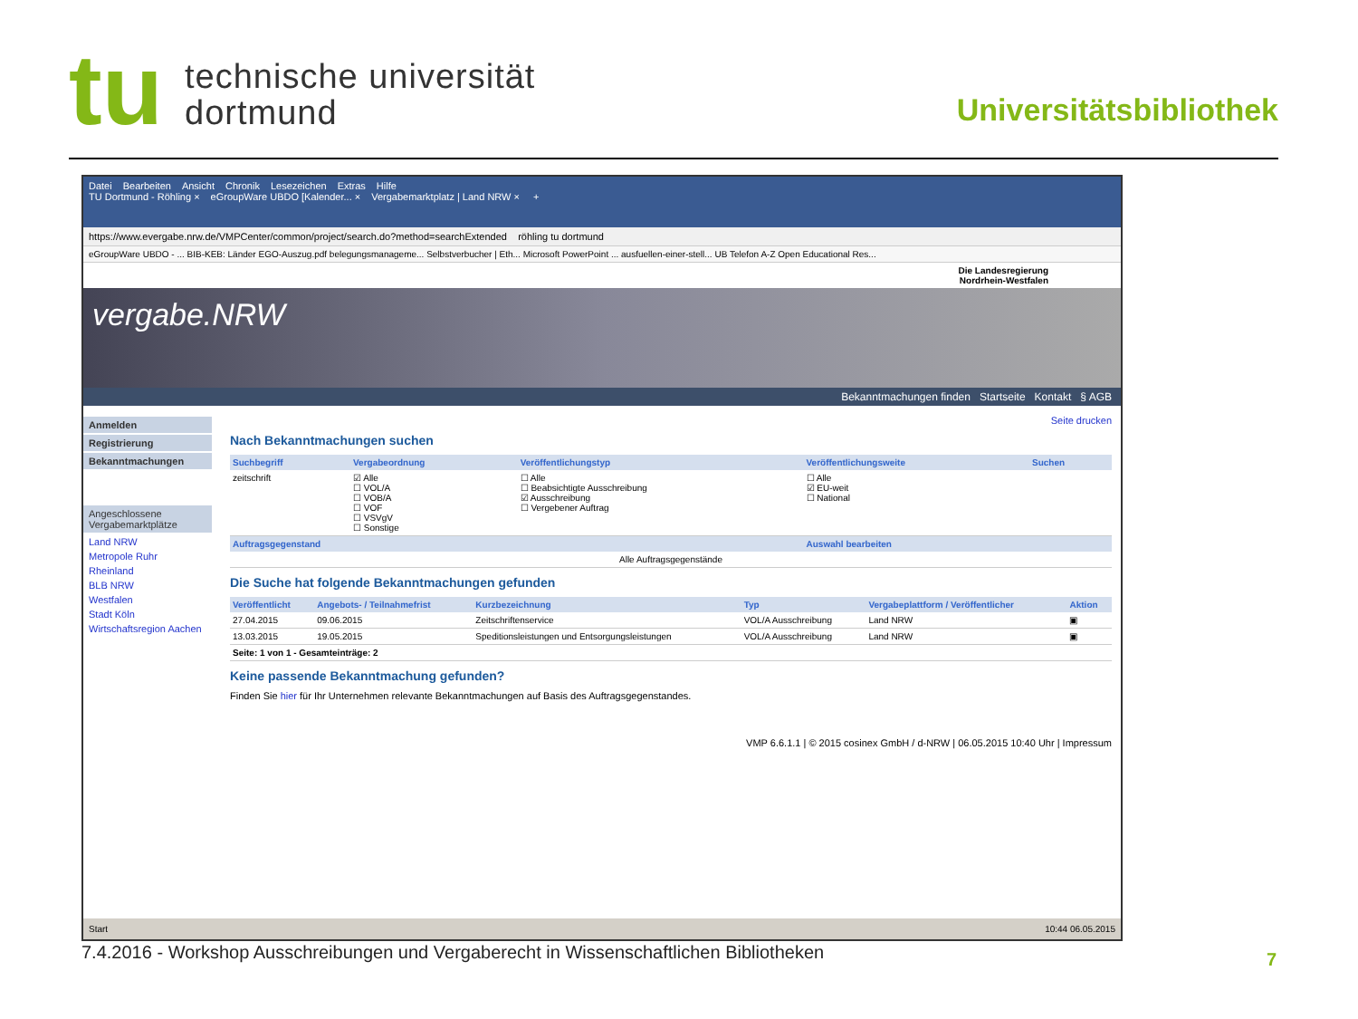tu
technische universität
dortmund
Universitätsbibliothek
Datei Bearbeiten Ansicht Chronik Lesezeichen Extras Hilfe
TU Dortmund - Röhling × eGroupWare UBDO [Kalender... × Vergabemarktplatz | Land NRW × +
https://www.evergabe.nrw.de/VMPCenter/common/project/search.do?method=searchExtended röhling tu dortmund
eGroupWare UBDO - ... BIB-KEB: Länder EGO-Auszug.pdf belegungsmanageme... Selbstverbucher | Eth... Microsoft PowerPoint ... ausfuellen-einer-stell... UB Telefon A-Z Open Educational Res...
Die Landesregierung
Nordrhein-Westfalen
vergabe.NRW
Bekanntmachungen finden Startseite Kontakt § AGB
Anmelden
Registrierung
Bekanntmachungen
Angeschlossene Vergabemarktplätze
Land NRW
Metropole Ruhr
Rheinland
BLB NRW
Westfalen
Stadt Köln
Wirtschaftsregion Aachen
Seite drucken
Nach Bekanntmachungen suchen
| Suchbegriff | Vergabeordnung | Veröffentlichungstyp | Veröffentlichungsweite | Suchen |
| --- | --- | --- | --- | --- |
| zeitschrift | ☑ Alle ☐ VOL/A ☐ VOB/A ☐ VOF ☐ VSVgV ☐ Sonstige | ☐ Alle ☐ Beabsichtigte Ausschreibung ☑ Ausschreibung ☐ Vergebener Auftrag | ☐ Alle ☑ EU-weit ☐ National | |
| Auftragsgegenstand | | | Auswahl bearbeiten | |
| Alle Auftragsgegenstände | | | | |
Die Suche hat folgende Bekanntmachungen gefunden
| Veröffentlicht | Angebots- / Teilnahmefrist | Kurzbezeichnung | Typ | Vergabeplattform / Veröffentlicher | Aktion |
| --- | --- | --- | --- | --- | --- |
| 27.04.2015 | 09.06.2015 | Zeitschriftenservice | VOL/A Ausschreibung | Land NRW | ▣ |
| 13.03.2015 | 19.05.2015 | Speditionsleistungen und Entsorgungsleistungen | VOL/A Ausschreibung | Land NRW | ▣ |
| Seite: 1 von 1 - Gesamteinträge: 2 | | | | | |
Keine passende Bekanntmachung gefunden?
Finden Sie hier für Ihr Unternehmen relevante Bekanntmachungen auf Basis des Auftragsgegenstandes.
VMP 6.6.1.1 | © 2015 cosinex GmbH / d-NRW | 06.05.2015 10:40 Uhr | Impressum
Start 10:44 06.05.2015
7.4.2016 - Workshop Ausschreibungen und Vergaberecht in Wissenschaftlichen Bibliotheken
7